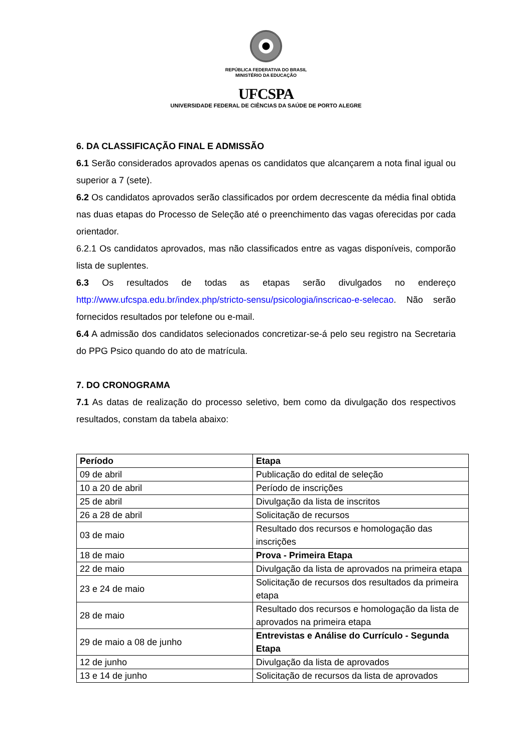REPÚBLICA FEDERATIVA DO BRASIL
MINISTÉRIO DA EDUCAÇÃO
UFCSPA
UNIVERSIDADE FEDERAL DE CIÊNCIAS DA SAÚDE DE PORTO ALEGRE
6. DA CLASSIFICAÇÃO FINAL E ADMISSÃO
6.1 Serão considerados aprovados apenas os candidatos que alcançarem a nota final igual ou superior a 7 (sete).
6.2 Os candidatos aprovados serão classificados por ordem decrescente da média final obtida nas duas etapas do Processo de Seleção até o preenchimento das vagas oferecidas por cada orientador.
6.2.1 Os candidatos aprovados, mas não classificados entre as vagas disponíveis, comporão lista de suplentes.
6.3 Os resultados de todas as etapas serão divulgados no endereço http://www.ufcspa.edu.br/index.php/stricto-sensu/psicologia/inscricao-e-selecao. Não serão fornecidos resultados por telefone ou e-mail.
6.4 A admissão dos candidatos selecionados concretizar-se-á pelo seu registro na Secretaria do PPG Psico quando do ato de matrícula.
7. DO CRONOGRAMA
7.1 As datas de realização do processo seletivo, bem como da divulgação dos respectivos resultados, constam da tabela abaixo:
| Período | Etapa |
| --- | --- |
| 09 de abril | Publicação do edital de seleção |
| 10 a 20 de abril | Período de inscrições |
| 25 de abril | Divulgação da lista de inscritos |
| 26 a 28 de abril | Solicitação de recursos |
| 03 de maio | Resultado dos recursos e homologação das inscrições |
| 18 de maio | Prova - Primeira Etapa |
| 22 de maio | Divulgação da lista de aprovados na primeira etapa |
| 23 e 24 de maio | Solicitação de recursos dos resultados da primeira etapa |
| 28 de maio | Resultado dos recursos e homologação da lista de aprovados na primeira etapa |
| 29 de maio a 08 de junho | Entrevistas e Análise do Currículo - Segunda Etapa |
| 12 de junho | Divulgação da lista de aprovados |
| 13 e 14 de junho | Solicitação de recursos da lista de aprovados |